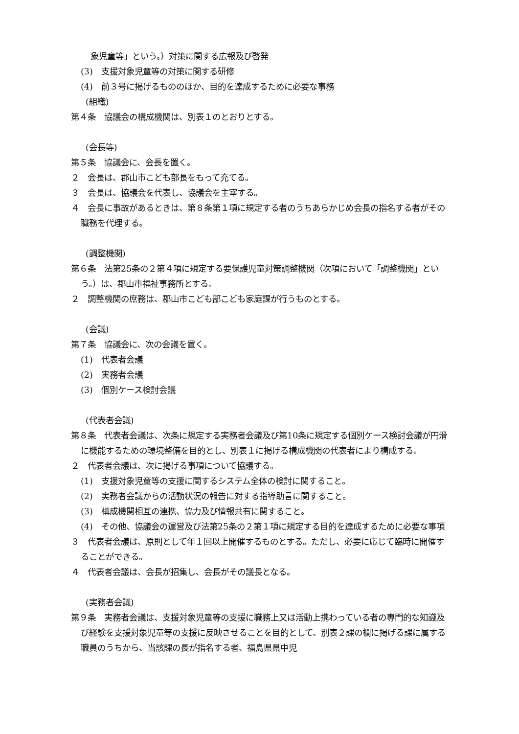象児童等」という。）対策に関する広報及び啓発
(3)　支援対象児童等の対策に関する研修
(4)　前３号に掲げるもののほか、目的を達成するために必要な事務
(組織)
第４条　協議会の構成機関は、別表１のとおりとする。
(会長等)
第５条　協議会に、会長を置く。
２　会長は、郡山市こども部長をもって充てる。
３　会長は、協議会を代表し、協議会を主宰する。
４　会長に事故があるときは、第８条第１項に規定する者のうちあらかじめ会長の指名する者がその職務を代理する。
(調整機関)
第６条　法第25条の２第４項に規定する要保護児童対策調整機関（次項において「調整機関」という。）は、郡山市福祉事務所とする。
２　調整機関の庶務は、郡山市こども部こども家庭課が行うものとする。
(会議)
第７条　協議会に、次の会議を置く。
(1)　代表者会議
(2)　実務者会議
(3)　個別ケース検討会議
(代表者会議)
第８条　代表者会議は、次条に規定する実務者会議及び第10条に規定する個別ケース検討会議が円滑に機能するための環境整備を目的とし、別表１に掲げる構成機関の代表者により構成する。
２　代表者会議は、次に掲げる事項について協議する。
(1)　支援対象児童等の支援に関するシステム全体の検討に関すること。
(2)　実務者会議からの活動状況の報告に対する指導助言に関すること。
(3)　構成機関相互の連携、協力及び情報共有に関すること。
(4)　その他、協議会の運営及び法第25条の２第１項に規定する目的を達成するために必要な事項
３　代表者会議は、原則として年１回以上開催するものとする。ただし、必要に応じて臨時に開催することができる。
４　代表者会議は、会長が招集し、会長がその議長となる。
(実務者会議)
第９条　実務者会議は、支援対象児童等の支援に職務上又は活動上携わっている者の専門的な知識及び経験を支援対象児童等の支援に反映させることを目的として、別表２課の欄に掲げる課に属する職員のうちから、当該課の長が指名する者、福島県県中児